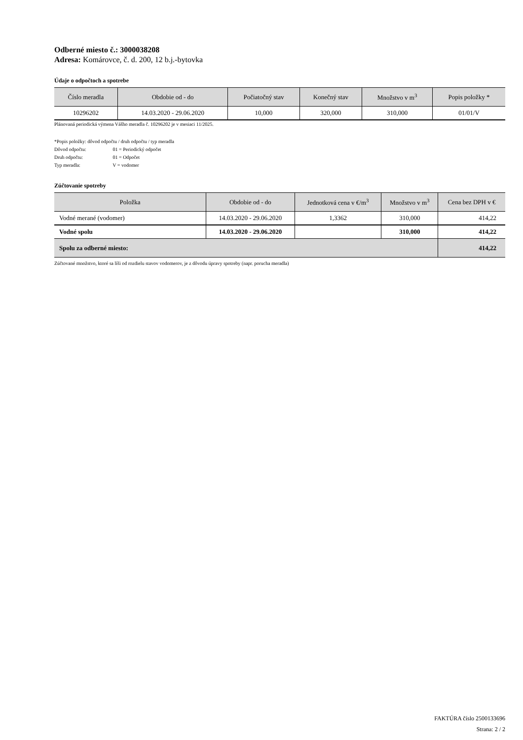Odberné miesto č.: 3000038208
Adresa: Komárovce, č. d. 200, 12 b.j.-bytovka
Údaje o odpočtoch a spotrebe
| Číslo meradla | Obdobie od - do | Počiatočný stav | Konečný stav | Množstvo v m<sup>3</sup> | Popis položky * |
| --- | --- | --- | --- | --- | --- |
| 10296202 | 14.03.2020 - 29.06.2020 | 10,000 | 320,000 | 310,000 | 01/01/V |
Plánovaná periodická výmena Vášho meradla č. 10296202 je v mesiaci 11/2025.
*Popis položky: dôvod odpočtu / druh odpočtu / typ meradla
Dôvod odpočtu: 01 = Periodický odpočet
Druh odpočtu: 01 = Odpočet
Typ meradla: V = vodomer
Zúčtovanie spotreby
| Položka | Obdobie od - do | Jednotková cena v €/m<sup>3</sup> | Množstvo v m<sup>3</sup> | Cena bez DPH v € |
| --- | --- | --- | --- | --- |
| Vodné merané (vodomer) | 14.03.2020 - 29.06.2020 | 1,3362 | 310,000 | 414,22 |
| Vodné spolu | 14.03.2020 - 29.06.2020 | | 310,000 | 414,22 |
| Spolu za odberné miesto: | | | | 414,22 |
Zúčtované množstvo, ktoré sa líši od rozdielu stavov vodomerov, je z dôvodu úpravy spotreby (napr. porucha meradla)
FAKTÚRA číslo 2500133696
Strana: 2 / 2